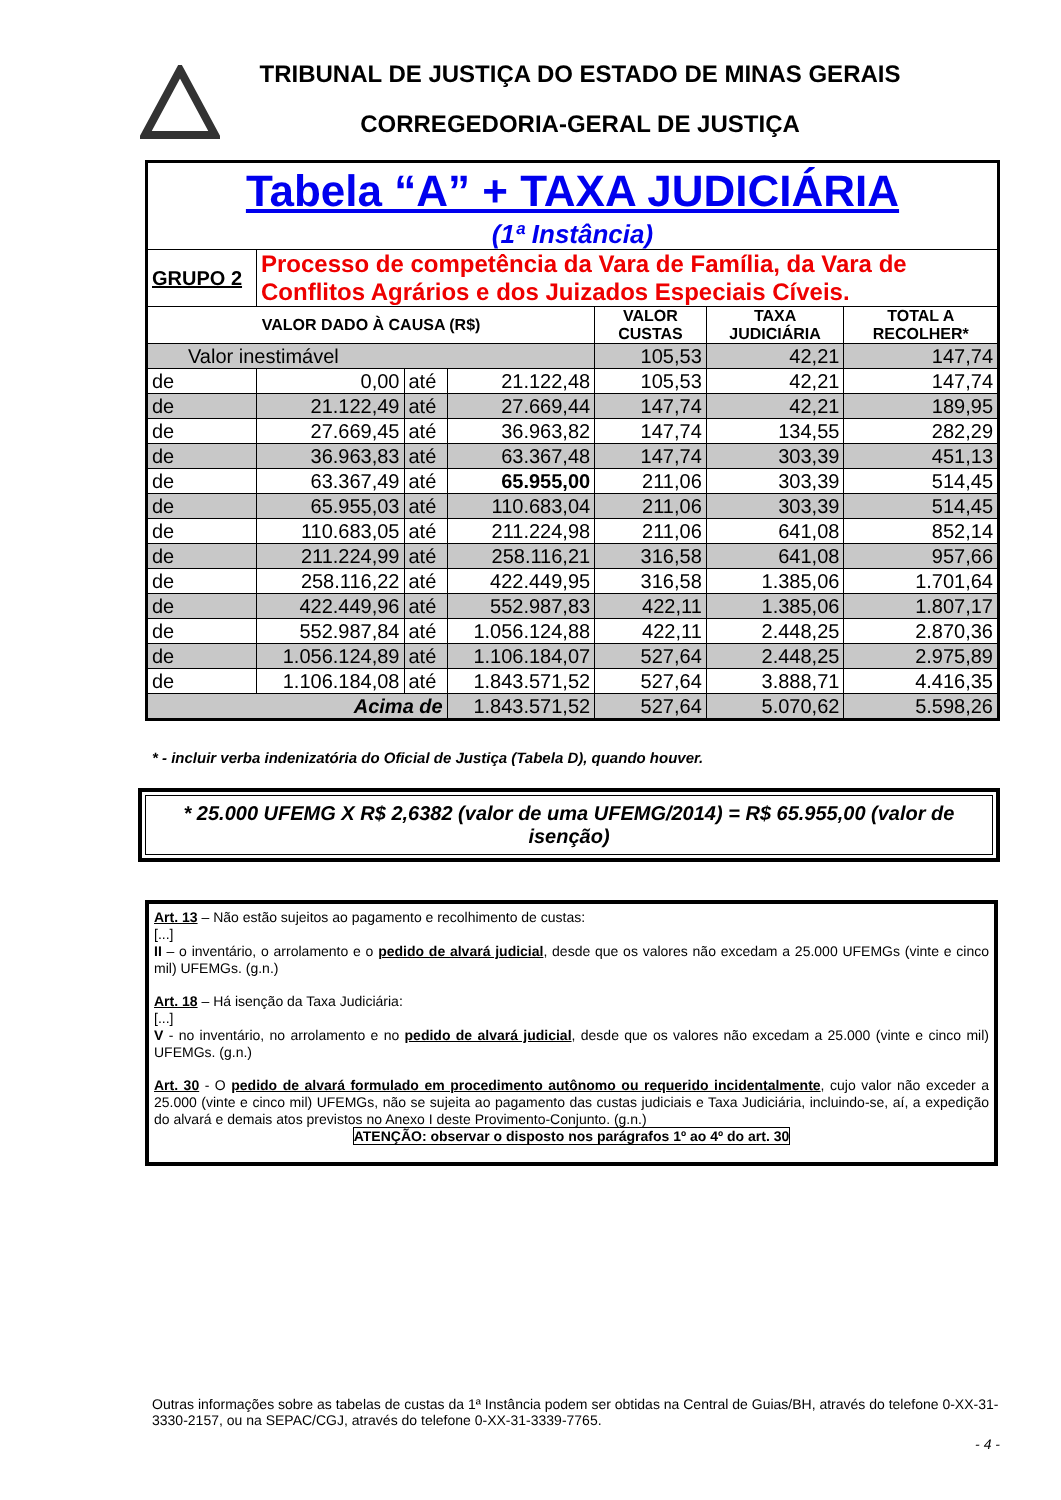TRIBUNAL DE JUSTIÇA DO ESTADO DE MINAS GERAIS
CORREGEDORIA-GERAL DE JUSTIÇA
| Tabela “A” + TAXA JUDICIÁRIA (1ª Instância) | | | | | | |
| GRUPO 2 | Processo de competência da Vara de Família, da Vara de Conflitos Agrários e dos Juizados Especiais Cíveis. | | | | | |
| VALOR DADO À CAUSA (R$) | | | | VALOR CUSTAS | TAXA JUDICIÁRIA | TOTAL A RECOLHER* |
| Valor inestimável | | | | 105,53 | 42,21 | 147,74 |
| de | 0,00 | até | 21.122,48 | 105,53 | 42,21 | 147,74 |
| de | 21.122,49 | até | 27.669,44 | 147,74 | 42,21 | 189,95 |
| de | 27.669,45 | até | 36.963,82 | 147,74 | 134,55 | 282,29 |
| de | 36.963,83 | até | 63.367,48 | 147,74 | 303,39 | 451,13 |
| de | 63.367,49 | até | 65.955,00 | 211,06 | 303,39 | 514,45 |
| de | 65.955,03 | até | 110.683,04 | 211,06 | 303,39 | 514,45 |
| de | 110.683,05 | até | 211.224,98 | 211,06 | 641,08 | 852,14 |
| de | 211.224,99 | até | 258.116,21 | 316,58 | 641,08 | 957,66 |
| de | 258.116,22 | até | 422.449,95 | 316,58 | 1.385,06 | 1.701,64 |
| de | 422.449,96 | até | 552.987,83 | 422,11 | 1.385,06 | 1.807,17 |
| de | 552.987,84 | até | 1.056.124,88 | 422,11 | 2.448,25 | 2.870,36 |
| de | 1.056.124,89 | até | 1.106.184,07 | 527,64 | 2.448,25 | 2.975,89 |
| de | 1.106.184,08 | até | 1.843.571,52 | 527,64 | 3.888,71 | 4.416,35 |
| Acima de | | | 1.843.571,52 | 527,64 | 5.070,62 | 5.598,26 |
* - incluir verba indenizatória do Oficial de Justiça (Tabela D), quando houver.
* 25.000 UFEMG X R$ 2,6382 (valor de uma UFEMG/2014) = R$ 65.955,00 (valor de isenção)
Art. 13 – Não estão sujeitos ao pagamento e recolhimento de custas:
[...]
II – o inventário, o arrolamento e o pedido de alvará judicial, desde que os valores não excedam a 25.000 UFEMGs (vinte e cinco mil) UFEMGs. (g.n.)
Art. 18 – Há isenção da Taxa Judiciária:
[...]
V - no inventário, no arrolamento e no pedido de alvará judicial, desde que os valores não excedam a 25.000 (vinte e cinco mil) UFEMGs. (g.n.)
Art. 30 - O pedido de alvará formulado em procedimento autônomo ou requerido incidentalmente, cujo valor não exceder a 25.000 (vinte e cinco mil) UFEMGs, não se sujeita ao pagamento das custas judiciais e Taxa Judiciária, incluindo-se, aí, a expedição do alvará e demais atos previstos no Anexo I deste Provimento-Conjunto. (g.n.)
ATENÇÃO: observar o disposto nos parágrafos 1º ao 4º do art. 30
Outras informações sobre as tabelas de custas da 1ª Instância podem ser obtidas na Central de Guias/BH, através do telefone 0-XX-31-3330-2157, ou na SEPAC/CGJ, através do telefone 0-XX-31-3339-7765.
- 4 -